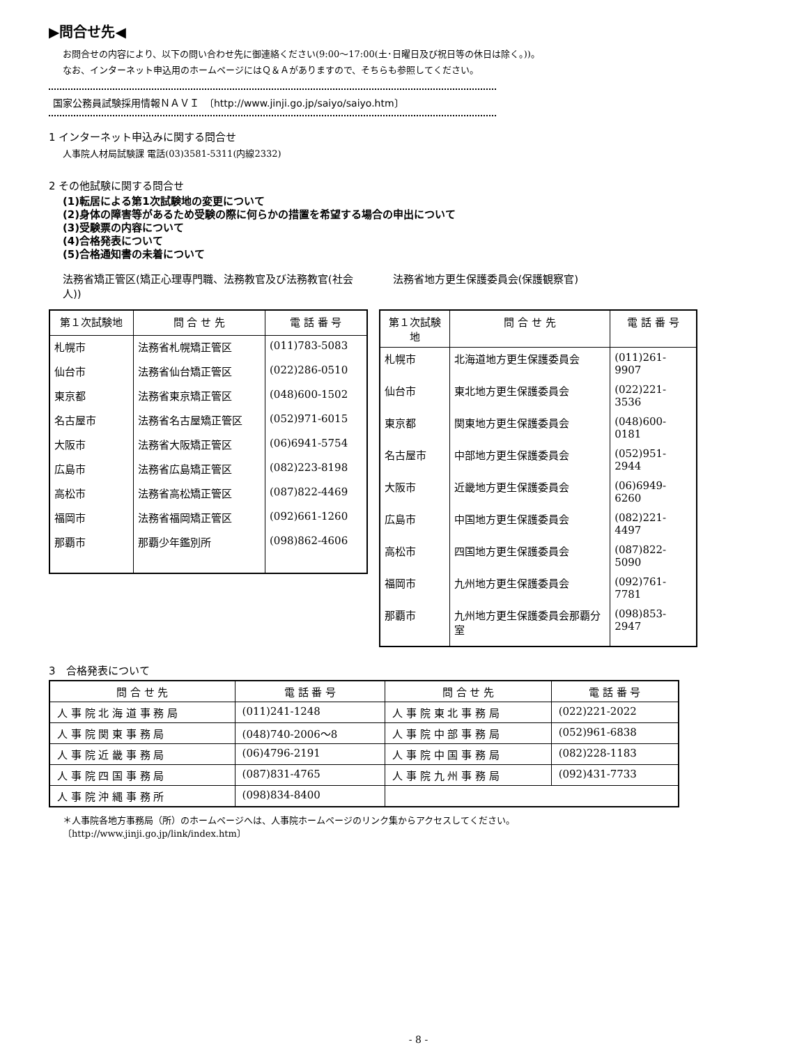▶問合せ先◀
お問合せの内容により、以下の問い合わせ先に御連絡ください(9:00～17:00(土･日曜日及び祝日等の休日は除く。))。
なお、インターネット申込用のホームページにはＱ＆Ａがありますので、そちらも参照してください。
国家公務員試験採用情報ＮＡＶＩ　〔http://www.jinji.go.jp/saiyo/saiyo.htm〕
1 インターネット申込みに関する問合せ
人事院人材局試験課 電話(03)3581-5311(内線2332)
2 その他試験に関する問合せ
(1)転居による第1次試験地の変更について
(2)身体の障害等があるため受験の際に何らかの措置を希望する場合の申出について
(3)受験票の内容について
(4)合格発表について
(5)合格通知書の未着について
法務省矯正管区(矯正心理専門職、法務教官及び法務教官(社会人))
| 第１次試験地 | 問 合 せ 先 | 電 話 番 号 |
| --- | --- | --- |
| 札幌市 | 法務省札幌矯正管区 | (011)783-5083 |
| 仙台市 | 法務省仙台矯正管区 | (022)286-0510 |
| 東京都 | 法務省東京矯正管区 | (048)600-1502 |
| 名古屋市 | 法務省名古屋矯正管区 | (052)971-6015 |
| 大阪市 | 法務省大阪矯正管区 | (06)6941-5754 |
| 広島市 | 法務省広島矯正管区 | (082)223-8198 |
| 高松市 | 法務省高松矯正管区 | (087)822-4469 |
| 福岡市 | 法務省福岡矯正管区 | (092)661-1260 |
| 那覇市 | 那覇少年鑑別所 | (098)862-4606 |
法務省地方更生保護委員会(保護観察官)
| 第１次試験地 | 問 合 せ 先 | 電 話 番 号 |
| --- | --- | --- |
| 札幌市 | 北海道地方更生保護委員会 | (011)261-9907 |
| 仙台市 | 東北地方更生保護委員会 | (022)221-3536 |
| 東京都 | 関東地方更生保護委員会 | (048)600-0181 |
| 名古屋市 | 中部地方更生保護委員会 | (052)951-2944 |
| 大阪市 | 近畿地方更生保護委員会 | (06)6949-6260 |
| 広島市 | 中国地方更生保護委員会 | (082)221-4497 |
| 高松市 | 四国地方更生保護委員会 | (087)822-5090 |
| 福岡市 | 九州地方更生保護委員会 | (092)761-7781 |
| 那覇市 | 九州地方更生保護委員会那覇分室 | (098)853-2947 |
3　合格発表について
| 問 合 せ 先 | 電 話 番 号 | 問 合 せ 先 | 電 話 番 号 |
| --- | --- | --- | --- |
| 人 事 院 北 海 道 事 務 局 | (011)241-1248 | 人 事 院 東 北 事 務 局 | (022)221-2022 |
| 人 事 院 関 東 事 務 局 | (048)740-2006～8 | 人 事 院 中 部 事 務 局 | (052)961-6838 |
| 人 事 院 近 畿 事 務 局 | (06)4796-2191 | 人 事 院 中 国 事 務 局 | (082)228-1183 |
| 人 事 院 四 国 事 務 局 | (087)831-4765 | 人 事 院 九 州 事 務 局 | (092)431-7733 |
| 人 事 院 沖 縄 事 務 所 | (098)834-8400 | | |
＊人事院各地方事務局（所）のホームページへは、人事院ホームページのリンク集からアクセスしてください。
〔http://www.jinji.go.jp/link/index.htm〕
- 8 -